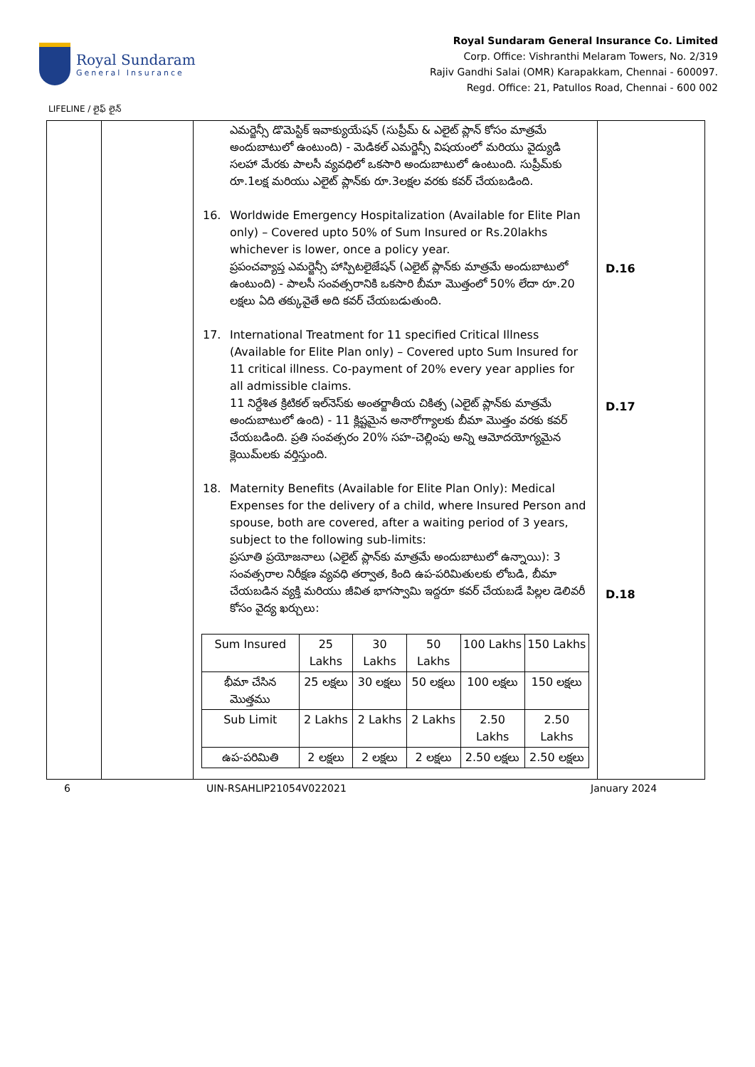Royal Sundaram
General Insurance
Royal Sundaram General Insurance Co. Limited
Corp. Office: Vishranthi Melaram Towers, No. 2/319
Rajiv Gandhi Salai (OMR) Karapakkam, Chennai - 600097.
Regd. Office: 21, Patullos Road, Chennai - 600 002
LIFELINE / లైఫ్ లైన్
| | | ఎమర్జెన్సీ డొమెస్టిక్ ఇవాక్యుయేషన్ (సుప్రీమ్ & ఎలైట్ ప్లాన్ కోసం మాత్రమే అందుబాటులో ఉంటుంది) - మెడికల్ ఎమర్జెన్సీ విషయంలో మరియు వైద్యుడి సలహా మేరకు పాలసీ వ్యవధిలో ఒకసారి అందుబాటులో ఉంటుంది. సుప్రీమ్‌కు రూ.1లక్ష మరియు ఎలైట్ ప్లాన్‌కు రూ.3లక్షల వరకు కవర్ చేయబడింది. 16. Worldwide Emergency Hospitalization (Available for Elite Plan only) – Covered upto 50% of Sum Insured or Rs.20lakhs whichever is lower, once a policy year. ప్రపంచవ్యాప్త ఎమర్జెన్సీ హాస్పిటలైజేషన్ (ఎలైట్ ప్లాన్‌కు మాత్రమే అందుబాటులో ఉంటుంది) - పాలసీ సంవత్సరానికి ఒకసారి బీమా మొత్తంలో 50% లేదా రూ.20 లక్షలు ఏది తక్కువైతే అది కవర్ చేయబడుతుంది. 17. International Treatment for 11 specified Critical Illness (Available for Elite Plan only) – Covered upto Sum Insured for 11 critical illness. Co-payment of 20% every year applies for all admissible claims. 11 నిర్దేశిత క్రిటికల్ ఇల్‌నెస్‌కు అంతర్జాతీయ చికిత్స (ఎలైట్ ప్లాన్‌కు మాత్రమే అందుబాటులో ఉంది) - 11 క్లిష్టమైన అనారోగ్యాలకు బీమా మొత్తం వరకు కవర్ చేయబడింది. ప్రతి సంవత్సరం 20% సహ-చెల్లింపు అన్ని ఆమోదయోగ్యమైన క్లెయిమ్‌లకు వర్తిస్తుంది. 18. Maternity Benefits (Available for Elite Plan Only): Medical Expenses for the delivery of a child, where Insured Person and spouse, both are covered, after a waiting period of 3 years, subject to the following sub-limits: ప్రసూతి ప్రయోజనాలు (ఎలైట్ ప్లాన్‌కు మాత్రమే అందుబాటులో ఉన్నాయి): 3 సంవత్సరాల నిరీక్షణ వ్యవధి తర్వాత, కింది ఉప-పరిమితులకు లోబడి, బీమా చేయబడిన వ్యక్తి మరియు జీవిత భాగస్వామి ఇద్దరూ కవర్ చేయబడే పిల్లల డెలివరీ కోసం వైద్య ఖర్చులు: / Sum Insured / 25 Lakhs / 30 Lakhs / 50 Lakhs / 100 Lakhs / 150 Lakhs / / భీమా చేసిన మొత్తము / 25 లక్షలు / 30 లక్షలు / 50 లక్షలు / 100 లక్షలు / 150 లక్షలు / / Sub Limit / 2 Lakhs / 2 Lakhs / 2 Lakhs / 2.50 Lakhs / 2.50 Lakhs / / ఉప-పరిమితి / 2 లక్షలు / 2 లక్షలు / 2 లక్షలు / 2.50 లక్షలు / 2.50 లక్షలు / | D.16 D.17 D.18 |
6 UIN-RSAHLIP21054V022021 January 2024